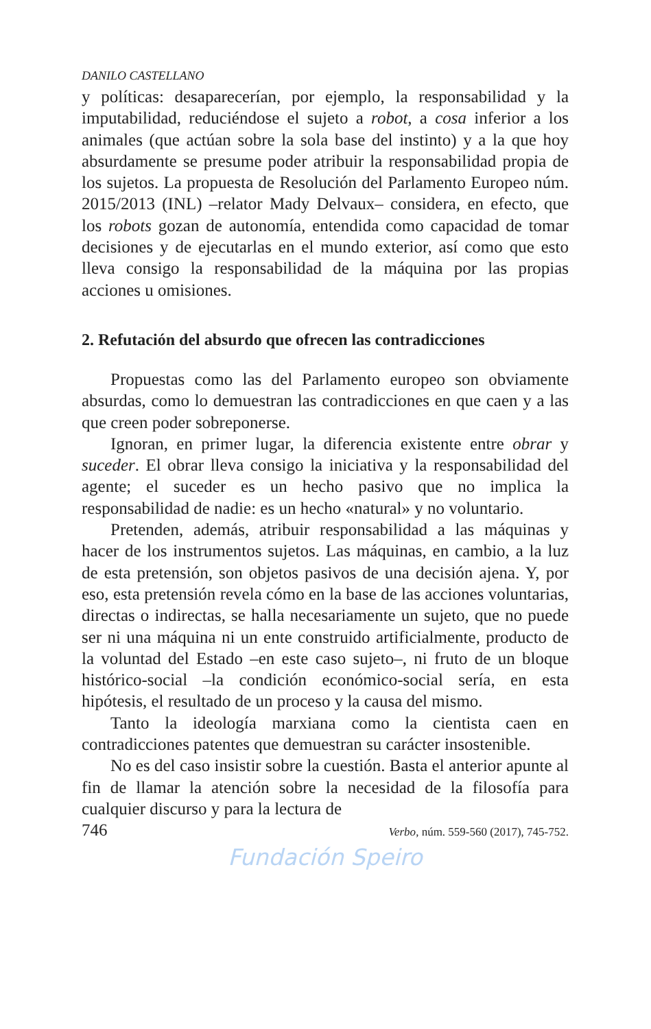DANILO CASTELLANO
y políticas: desaparecerían, por ejemplo, la responsabilidad y la imputabilidad, reduciéndose el sujeto a robot, a cosa inferior a los animales (que actúan sobre la sola base del instinto) y a la que hoy absurdamente se presume poder atribuir la responsabilidad propia de los sujetos. La propuesta de Resolución del Parlamento Europeo núm. 2015/2013 (INL) –relator Mady Delvaux– considera, en efecto, que los robots gozan de autonomía, entendida como capacidad de tomar decisiones y de ejecutarlas en el mundo exterior, así como que esto lleva consigo la responsabilidad de la máquina por las propias acciones u omisiones.
2. Refutación del absurdo que ofrecen las contradicciones
Propuestas como las del Parlamento europeo son obviamente absurdas, como lo demuestran las contradicciones en que caen y a las que creen poder sobreponerse.
Ignoran, en primer lugar, la diferencia existente entre obrar y suceder. El obrar lleva consigo la iniciativa y la responsabilidad del agente; el suceder es un hecho pasivo que no implica la responsabilidad de nadie: es un hecho «natural» y no voluntario.
Pretenden, además, atribuir responsabilidad a las máquinas y hacer de los instrumentos sujetos. Las máquinas, en cambio, a la luz de esta pretensión, son objetos pasivos de una decisión ajena. Y, por eso, esta pretensión revela cómo en la base de las acciones voluntarias, directas o indirectas, se halla necesariamente un sujeto, que no puede ser ni una máquina ni un ente construido artificialmente, producto de la voluntad del Estado –en este caso sujeto–, ni fruto de un bloque histórico-social –la condición económico-social sería, en esta hipótesis, el resultado de un proceso y la causa del mismo.
Tanto la ideología marxiana como la cientista caen en contradicciones patentes que demuestran su carácter insostenible.
No es del caso insistir sobre la cuestión. Basta el anterior apunte al fin de llamar la atención sobre la necesidad de la filosofía para cualquier discurso y para la lectura de
746 Verbo, núm. 559-560 (2017), 745-752.
Fundación Speiro